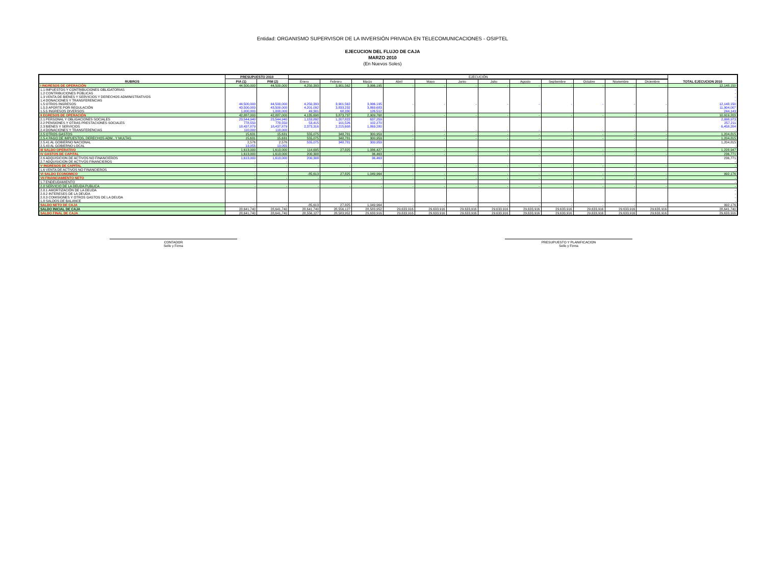Entidad: ORGANISMO SUPERVISOR DE LA INVERSIÓN PRIVADA EN TELECOMUNICACIONES - OSIPTEL
EJECUCION DEL FLUJO DE CAJA
MARZO 2010
(En Nuevos Soles)
| RUBROS | PRESUPUESTO 2010 | | EJECUCIÓN | | | | | | | | | | | | TOTAL EJECUCION 2010 |
| --- | --- | --- | --- | --- | --- | --- | --- | --- | --- | --- | --- | --- | --- | --- | --- |
| | PIA (1) | PIM (2) | | | | | | | | | | | | | |
| | | | Enero | Febrero | Marzo | Abril | Mayo | Junio | Julio | Agosto | Septiembre | Octubre | Noviembre | Diciembre | |
| I INGRESOS DE OPERACIÓN | 44,500,000 | 44,500,000 | 4,250,393 | 3,901,562 | 3,996,195 | - | - | - | - | - | - | - | - | - | 12,148,150 |
| 1.1 IMPUESTOS Y CONTRIBUCIONES OBLIGATORIAS | | | | | | | | | | | | | | | - |
| 1.2 CONTRIBUCIONES PÚBLICAS | | | | | | | | | | | | | | | - |
| 1.3 VENTA DE BIENES Y SERVICIOS Y DERECHOS ADMINISTRATIVOS | | | | | | | | | | | | | | | - |
| 1.4 DONACIONES Y TRANSFERENCIAS | | | | | | | | | | | | | | | - |
| 1.5 OTROS INGRESOS | 44,500,000 | 44,500,000 | 4,250,393 | 3,901,562 | 3,996,195 | - | - | - | - | - | - | - | - | - | 12,148,150 |
| 1.5.3 APORTE POR REGULACIÓN | 43,500,000 | 43,500,000 | 4,201,092 | 3,833,232 | 3,869,683 | | | | | | | | | | 11,904,007 |
| 1.5.5 INGRESOS DIVERSOS | 1,000,000 | 1,000,000 | 49,301 | 68,330 | 126,512 | | | | | | | | | | 244,143 |
| II EGRESOS DE OPERACIÓN | 42,887,000 | 42,887,000 | 4,135,698 | 3,873,737 | 2,909,768 | - | - | - | - | - | - | - | - | - | 10,919,203 |
| 2.1 PERSONAL Y OBLIGACIONES SOCIALES | 23,544,940 | 23,544,940 | 1,153,892 | 1,207,822 | 637,259 | | | | | | | | | | 2,998,973 |
| 2.2 PENSIONES Y OTRAS PRESTACIONES SOCIALES | 778,550 | 778,550 | 53,415 | 101,526 | 102,270 | | | | | | | | | | 257,211 |
| 2.3 BIENES Y SERVICIOS | 18,437,879 | 18,437,879 | 2,373,316 | 2,215,608 | 1,869,280 | | | | | | | | | | 6,458,204 |
| 2.4 DONACIONES Y TRANSFERENCIAS | 110,000 | 110,000 | | | - | - | - | - | - | - | - | - | - | - | - |
| 2.5 OTROS GASTOS | 15,631 | 15,631 | 555,075 | 348,781 | 300,959 | - | - | - | - | - | - | - | - | - | 1,204,815 |
| 2.5.4 PAGO DE IMPUESTOS, DERECHOS ADM., Y MULTAS | 15,631 | 15,631 | 555,075 | 348,781 | 300,959 | - | - | - | - | - | - | - | - | - | 1,204,815 |
| 2.5.41 AL GOBIERNO NACIONAL | 2,576 | 2,576 | 555,075 | 348,781 | 300,959 | | | | | | | | | | 1,204,815 |
| 2.5.43 AL GOBIERNO LOCAL | 13,055 | 13,055 | | | | | | | | | | | | | - |
| III SALDO OPERATIVO | 1,613,000 | 1,613,000 | 114,695 | 27,825 | 1,086,427 | - | - | - | - | - | - | - | - | - | 1,228,947 |
| IV GASTOS DE CAPITAL | 1,613,000 | 1,613,000 | 200,308 | - | 36,463 | - | - | - | - | - | - | - | - | - | 236,771 |
| 2.6 ADQUISICION DE ACTIVOS NO FINANCIEROS | 1,613,000 | 1,613,000 | 200,308 | | 36,463 | | | | | | | | | | 236,771 |
| 2.7 ADQUISICION DE ACTIVOS FINANCIEROS | - | - | | | | | | | | | | | | | - |
| V INGRESOS DE CAPITAL | - | - | - | - | - | - | - | - | - | - | - | - | - | - | - |
| 1.6 VENTA DE ACTIVOS NO FINANCIEROS | | | | | | | | | | | | | | | - |
| VI SALDO ECONOMICO | - | - | -85,613 | 27,825 | 1,049,964 | - | - | - | - | - | - | - | - | - | 992,176 |
| VII FINANCIAMIENTO NETO | - | - | - | - | - | - | - | - | - | - | - | - | - | - | - |
| 1.7 ENDEUDAMIENTO | | | | | | | | | | | | | | | - |
| 2.8 SERVICIO DE LA DEUDA PUBLICA | - | - | - | - | - | - | - | - | - | - | - | - | - | - | - |
| 2.8.1 AMORTIZACIÓN DE LA DEUDA | | | | | | | | | | | | | | | - |
| 2.8.2 INTERESES DE LA DEUDA | | | | | | | | | | | | | | | - |
| 2.8.3 COMISIONES Y OTROS GASTOS DE LA DEUDA | | | | | | | | | | | | | | | - |
| 1.8 SALDOS DE BALANCE | | | | | | | | | | | | | | | - |
| SALDO NETO DE CAJA | - | - | -85,613 | 27,825 | 1,049,964 | - | - | - | - | - | - | - | - | - | 992,176 |
| SALDO INICIAL DE CAJA | 28,641,740 | 28,641,740 | 28,641,740 | 28,556,127 | 28,583,952 | 29,633,916 | 29,633,916 | 29,633,916 | 29,633,916 | 29,633,916 | 29,633,916 | 29,633,916 | 29,633,916 | 29,633,916 | 28,641,740 |
| SALDO FINAL DE CAJA | 28,641,740 | 28,641,740 | 28,556,127 | 28,583,952 | 29,633,916 | 29,633,916 | 29,633,916 | 29,633,916 | 29,633,916 | 29,633,916 | 29,633,916 | 29,633,916 | 29,633,916 | 29,633,916 | 29,633,916 |
CONTADOR
Sello y Firma
PRESUPUESTO Y PLANIFICACION
Sello y Firma